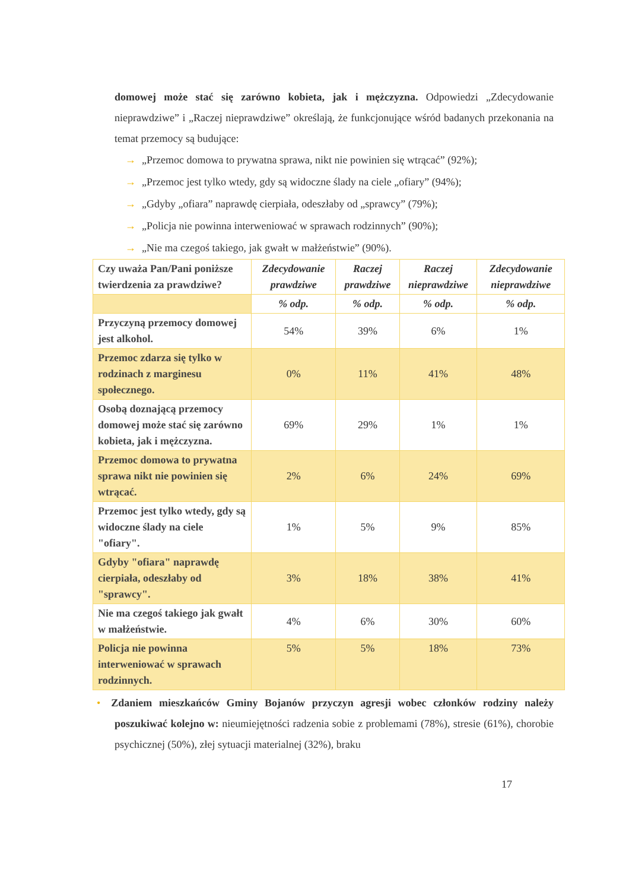domowej może stać się zarówno kobieta, jak i mężczyzna. Odpowiedzi „Zdecydowanie nieprawdziwe” i „Raczej nieprawdziwe” określają, że funkcjonujące wśród badanych przekonania na temat przemocy są budujące:
→ „Przemoc domowa to prywatna sprawa, nikt nie powinien się wtrącać” (92%);
→ „Przemoc jest tylko wtedy, gdy są widoczne ślady na ciele „ofiary” (94%);
→ „Gdyby „ofiara” naprawdę cierpiała, odeszłaby od „sprawcy” (79%);
→ „Policja nie powinna interweniować w sprawach rodzinnych” (90%);
→ „Nie ma czegoś takiego, jak gwałt w małżeństwie” (90%).
| Czy uważa Pan/Pani poniższe twierdzenia za prawdziwe? | Zdecydowanie prawdziwe | Raczej prawdziwe | Raczej nieprawdziwe | Zdecydowanie nieprawdziwe |
| | % odp. | % odp. | % odp. | % odp. |
| Przyczyną przemocy domowej jest alkohol. | 54% | 39% | 6% | 1% |
| Przemoc zdarza się tylko w rodzinach z marginesu społecznego. | 0% | 11% | 41% | 48% |
| Osobą doznającą przemocy domowej może stać się zarówno kobieta, jak i mężczyzna. | 69% | 29% | 1% | 1% |
| Przemoc domowa to prywatna sprawa nikt nie powinien się wtrącać. | 2% | 6% | 24% | 69% |
| Przemoc jest tylko wtedy, gdy są widoczne ślady na ciele "ofiary". | 1% | 5% | 9% | 85% |
| Gdyby "ofiara" naprawdę cierpiała, odeszłaby od "sprawcy". | 3% | 18% | 38% | 41% |
| Nie ma czegoś takiego jak gwałt w małżeństwie. | 4% | 6% | 30% | 60% |
| Policja nie powinna interweniować w sprawach rodzinnych. | 5% | 5% | 18% | 73% |
• Zdaniem mieszkańców Gminy Bojanów przyczyn agresji wobec członków rodziny należy poszukiwać kolejno w: nieumiejętności radzenia sobie z problemami (78%), stresie (61%), chorobie psychicznej (50%), złej sytuacji materialnej (32%), braku
17